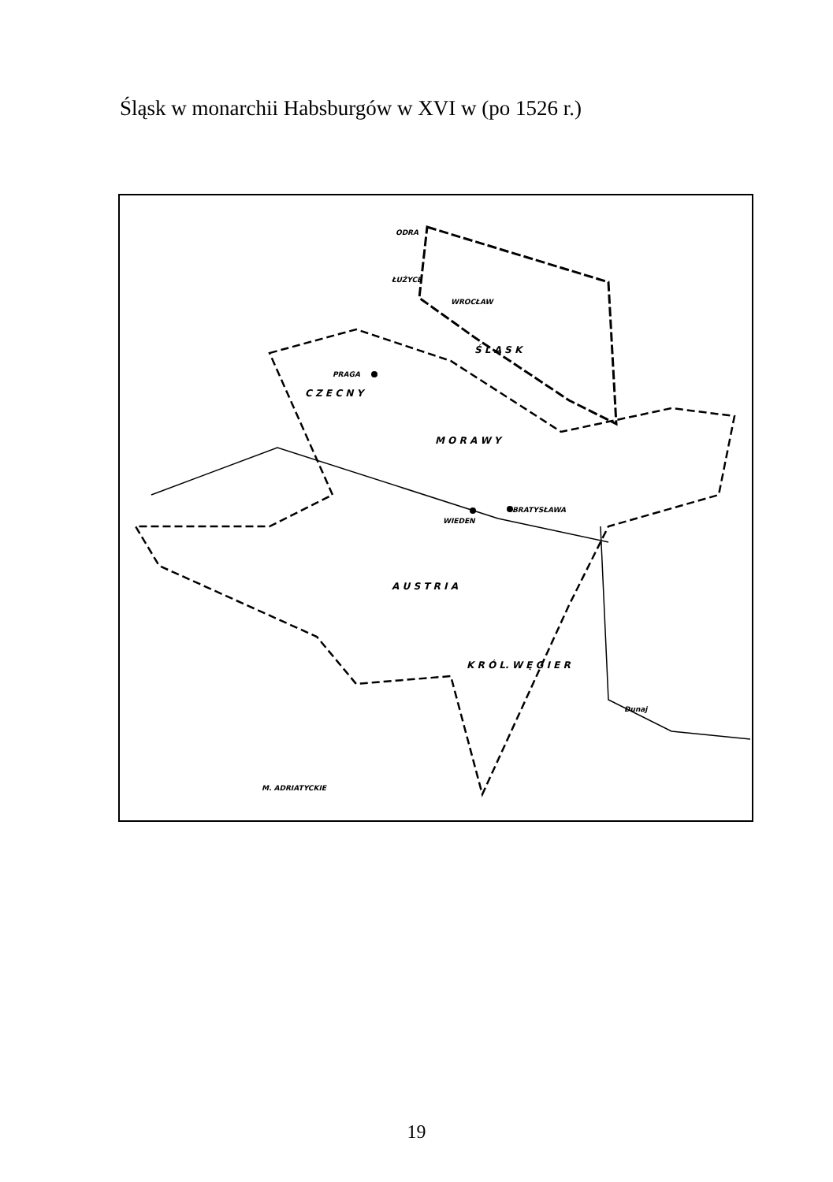Śląsk w monarchii Habsburgów w XVI w (po 1526 r.)
PRAGA
C Z E C N Y
M O R A W Y
WROCŁAW
WIEDEN
BRATYSŁAWA
A U S T R I A
K R Ó L. W Ę G I E R
M. ADRIATYCKIE
Dunaj
ODRA
ŁUŻYCE
Ś L Ą S K
19